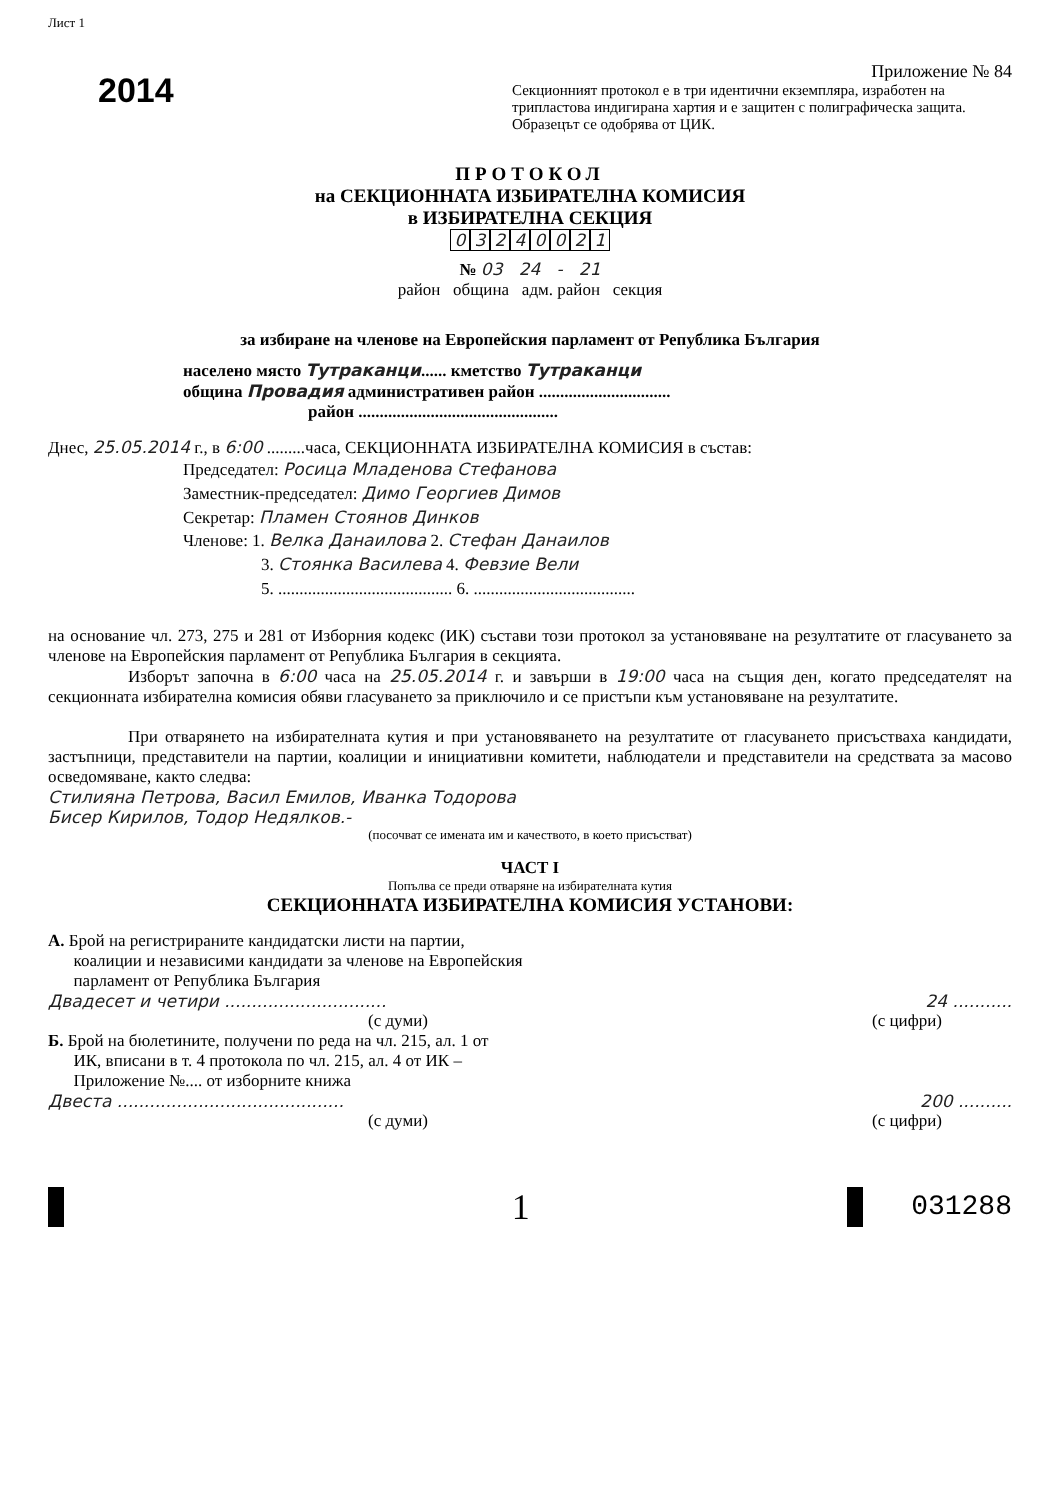Лист 1
2014
Приложение № 84
Секционният протокол е в три идентични екземпляра, изработен на трипластова индигирана хартия и е защитен с полиграфическа защита. Образецът се одобрява от ЦИК.
ПРОТОКОЛ
на СЕКЦИОННАТА ИЗБИРАТЕЛНА КОМИСИЯ
в ИЗБИРАТЕЛНА СЕКЦИЯ
03240021
№ 03 24 - 21
район община адм. район секция
за избиране на членове на Европейския парламент от Република България
населено място Тутраканци...... кметство Тутраканци
община Провадия административен район ...............................
район ...............................................
Днес, 25.05.2014 г., в 6:00 .........часа, СЕКЦИОННАТА ИЗБИРАТЕЛНА КОМИСИЯ в състав:
Председател: Росица Младенова Стефанова
Заместник-председател: Димо Георгиев Димов
Секретар: Пламен Стоянов Динков
Членове: 1. Велка Данаилова 2. Стефан Данаилов
3. Стоянка Василева 4. Февзие Вели
5. ......................................... 6. ......................................
на основание чл. 273, 275 и 281 от Изборния кодекс (ИК) състави този протокол за установяване на резултатите от гласуването за членове на Европейския парламент от Република България в секцията.
Изборът започна в 6:00 часа на 25.05.2014 г. и завърши в 19:00 часа на същия ден, когато председателят на секционната избирателна комисия обяви гласуването за приключило и се пристъпи към установяване на резултатите.
При отварянето на избирателната кутия и при установяването на резултатите от гласуването присъстваха кандидати, застъпници, представители на партии, коалиции и инициативни комитети, наблюдатели и представители на средствата за масово осведомяване, както следва:
Стилияна Петрова, Васил Емилов, Иванка Тодорова
Бисер Кирилов, Тодор Недялков.-
(посочват се имената им и качеството, в което присъстват)
ЧАСТ I
Попълва се преди отваряне на избирателната кутия
СЕКЦИОННАТА ИЗБИРАТЕЛНА КОМИСИЯ УСТАНОВИ:
А. Брой на регистрираните кандидатски листи на партии,
коалиции и независими кандидати за членове на Европейския
парламент от Република България
Двадесет и четири .............................. 24 ...........
(с думи) (с цифри)
Б. Брой на бюлетините, получени по реда на чл. 215, ал. 1 от
ИК, вписани в т. 4 протокола по чл. 215, ал. 4 от ИК –
Приложение №.... от изборните книжа
Двеста .......................................... 200 ..........
(с думи) (с цифри)
1 031288